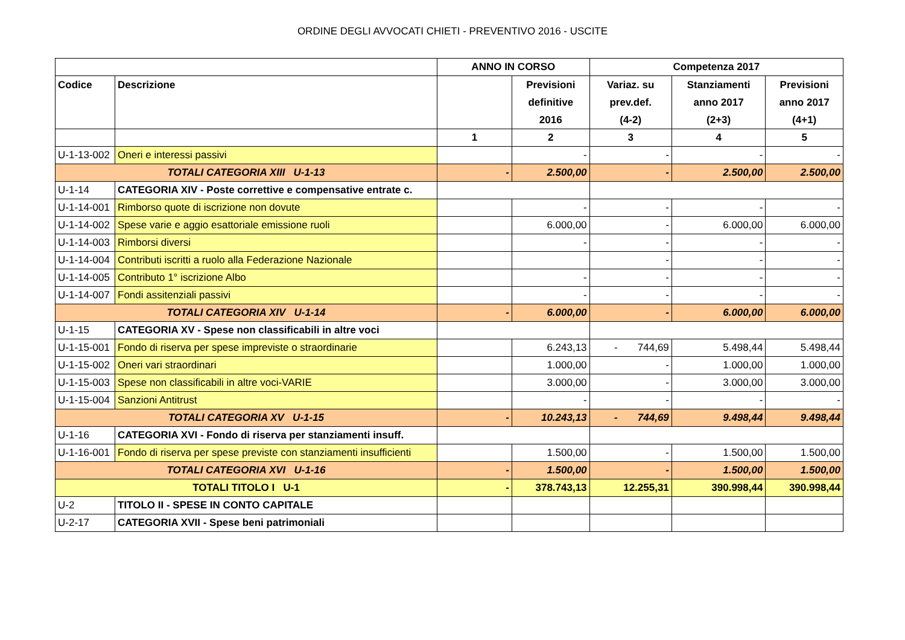ORDINE DEGLI AVVOCATI CHIETI - PREVENTIVO 2016 - USCITE
| | | ANNO IN CORSO | | Competenza 2017 | | |
| Codice | Descrizione | | Previsioni definitive 2016 | Variaz. su prev.def. (4-2) | Stanziamenti anno 2017 (2+3) | Previsioni anno 2017 (4+1) |
| | | 1 | 2 | 3 | 4 | 5 |
| U-1-13-002 | Oneri e interessi passivi | | - | - | - | - |
| TOTALI CATEGORIA XIII U-1-13 | | - | 2.500,00 | - | 2.500,00 | 2.500,00 |
| U-1-14 | CATEGORIA XIV - Poste correttive e compensative entrate c. | | | | | |
| U-1-14-001 | Rimborso quote di iscrizione non dovute | | - | - | - | - |
| U-1-14-002 | Spese varie e aggio esattoriale emissione ruoli | | 6.000,00 | - | 6.000,00 | 6.000,00 |
| U-1-14-003 | Rimborsi diversi | | - | - | - | - |
| U-1-14-004 | Contributi iscritti a ruolo alla Federazione Nazionale | | | - | - | - |
| U-1-14-005 | Contributo 1° iscrizione Albo | | - | - | - | - |
| U-1-14-007 | Fondi assitenziali passivi | | - | - | - | - |
| TOTALI CATEGORIA XIV U-1-14 | | - | 6.000,00 | - | 6.000,00 | 6.000,00 |
| U-1-15 | CATEGORIA XV - Spese non classificabili in altre voci | | | | | |
| U-1-15-001 | Fondo di riserva per spese impreviste o straordinarie | | 6.243,13 | - 744,69 | 5.498,44 | 5.498,44 |
| U-1-15-002 | Oneri vari straordinari | | 1.000,00 | - | 1.000,00 | 1.000,00 |
| U-1-15-003 | Spese non classificabili in altre voci-VARIE | | 3.000,00 | - | 3.000,00 | 3.000,00 |
| U-1-15-004 | Sanzioni Antitrust | | - | - | - | - |
| TOTALI CATEGORIA XV U-1-15 | | - | 10.243,13 | - 744,69 | 9.498,44 | 9.498,44 |
| U-1-16 | CATEGORIA XVI - Fondo di riserva per stanziamenti insuff. | | | | | |
| U-1-16-001 | Fondo di riserva per spese previste con stanziamenti insufficienti | | 1.500,00 | - | 1.500,00 | 1.500,00 |
| TOTALI CATEGORIA XVI U-1-16 | | - | 1.500,00 | - | 1.500,00 | 1.500,00 |
| TOTALI TITOLO I U-1 | | - | 378.743,13 | 12.255,31 | 390.998,44 | 390.998,44 |
| U-2 | TITOLO II - SPESE IN CONTO CAPITALE | | | | | |
| U-2-17 | CATEGORIA XVII - Spese beni patrimoniali | | | | | |